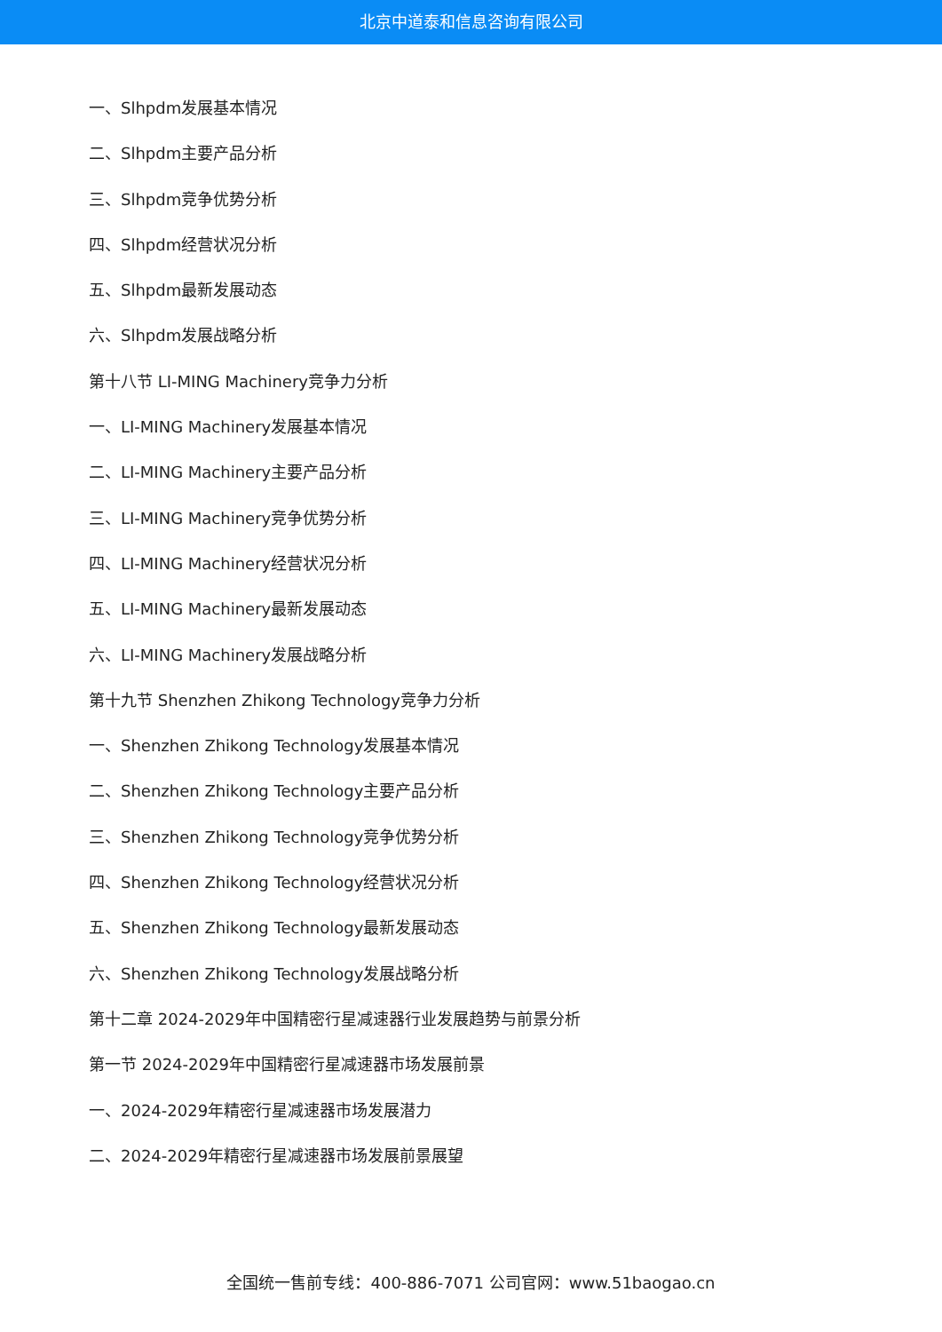北京中道泰和信息咨询有限公司
一、Slhpdm发展基本情况
二、Slhpdm主要产品分析
三、Slhpdm竞争优势分析
四、Slhpdm经营状况分析
五、Slhpdm最新发展动态
六、Slhpdm发展战略分析
第十八节 LI-MING Machinery竞争力分析
一、LI-MING Machinery发展基本情况
二、LI-MING Machinery主要产品分析
三、LI-MING Machinery竞争优势分析
四、LI-MING Machinery经营状况分析
五、LI-MING Machinery最新发展动态
六、LI-MING Machinery发展战略分析
第十九节 Shenzhen Zhikong Technology竞争力分析
一、Shenzhen Zhikong Technology发展基本情况
二、Shenzhen Zhikong Technology主要产品分析
三、Shenzhen Zhikong Technology竞争优势分析
四、Shenzhen Zhikong Technology经营状况分析
五、Shenzhen Zhikong Technology最新发展动态
六、Shenzhen Zhikong Technology发展战略分析
第十二章 2024-2029年中国精密行星减速器行业发展趋势与前景分析
第一节 2024-2029年中国精密行星减速器市场发展前景
一、2024-2029年精密行星减速器市场发展潜力
二、2024-2029年精密行星减速器市场发展前景展望
全国统一售前专线：400-886-7071 公司官网：www.51baogao.cn